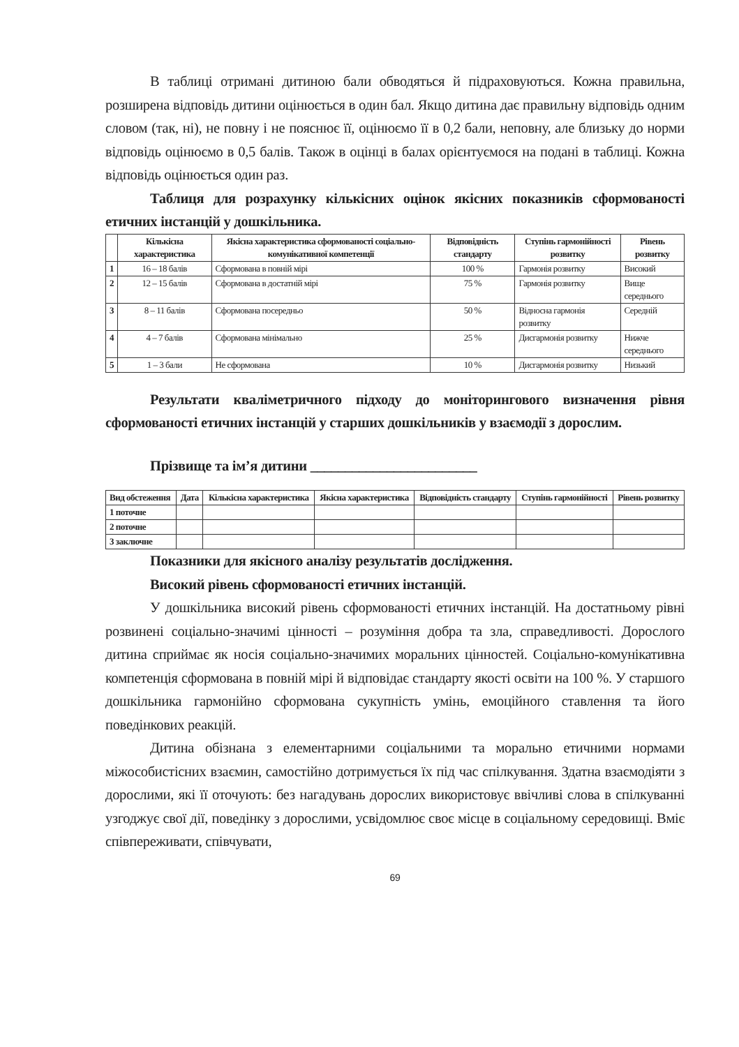В таблиці отримані дитиною бали обводяться й підраховуються. Кожна правильна, розширена відповідь дитини оцінюється в один бал. Якщо дитина дає правильну відповідь одним словом (так, ні), не повну і не пояснює її, оцінюємо її в 0,2 бали, неповну, але близьку до норми відповідь оцінюємо в 0,5 балів. Також в оцінці в балах орієнтуємося на подані в таблиці. Кожна відповідь оцінюється один раз.
Таблиця для розрахунку кількісних оцінок якісних показників сформованості етичних інстанцій у дошкільника.
| | Кількісна характеристика | Якісна характеристика сформованості соціально-комунікативної компетенції | Відповідність стандарту | Ступінь гармонійності розвитку | Рівень розвитку |
| --- | --- | --- | --- | --- | --- |
| 1 | 16 – 18 балів | Сформована в повній мірі | 100 % | Гармонія розвитку | Високий |
| 2 | 12 – 15 балів | Сформована в достатній мірі | 75 % | Гармонія розвитку | Вище середнього |
| 3 | 8 – 11 балів | Сформована посередньо | 50 % | Відносна гармонія розвитку | Середній |
| 4 | 4 – 7 балів | Сформована мінімально | 25 % | Дисгармонія розвитку | Нижче середнього |
| 5 | 1 – 3 бали | Не сформована | 10 % | Дисгармонія розвитку | Низький |
Результати кваліметричного підходу до моніторингового визначення рівня сформованості етичних інстанцій у старших дошкільників у взаємодії з дорослим.
Прізвище та ім’я дитини ________________________
| Вид обстеження | Дата | Кількісна характеристика | Якісна характеристика | Відповідність стандарту | Ступінь гармонійності | Рівень розвитку |
| --- | --- | --- | --- | --- | --- | --- |
| 1 поточне | | | | | | |
| 2 поточне | | | | | | |
| 3 заключне | | | | | | |
Показники для якісного аналізу результатів дослідження.
Високий рівень сформованості етичних інстанцій.
У дошкільника високий рівень сформованості етичних інстанцій. На достатньому рівні розвинені соціально-значимі цінності – розуміння добра та зла, справедливості. Дорослого дитина сприймає як носія соціально-значимих моральних цінностей. Соціально-комунікативна компетенція сформована в повній мірі й відповідає стандарту якості освіти на 100 %. У старшого дошкільника гармонійно сформована сукупність умінь, емоційного ставлення та його поведінкових реакцій.
Дитина обізнана з елементарними соціальними та морально етичними нормами міжособистісних взаємин, самостійно дотримується їх під час спілкування. Здатна взаємодіяти з дорослими, які її оточують: без нагадувань дорослих використовує ввічливі слова в спілкуванні узгоджує свої дії, поведінку з дорослими, усвідомлює своє місце в соціальному середовищі. Вміє співпереживати, співчувати,
69